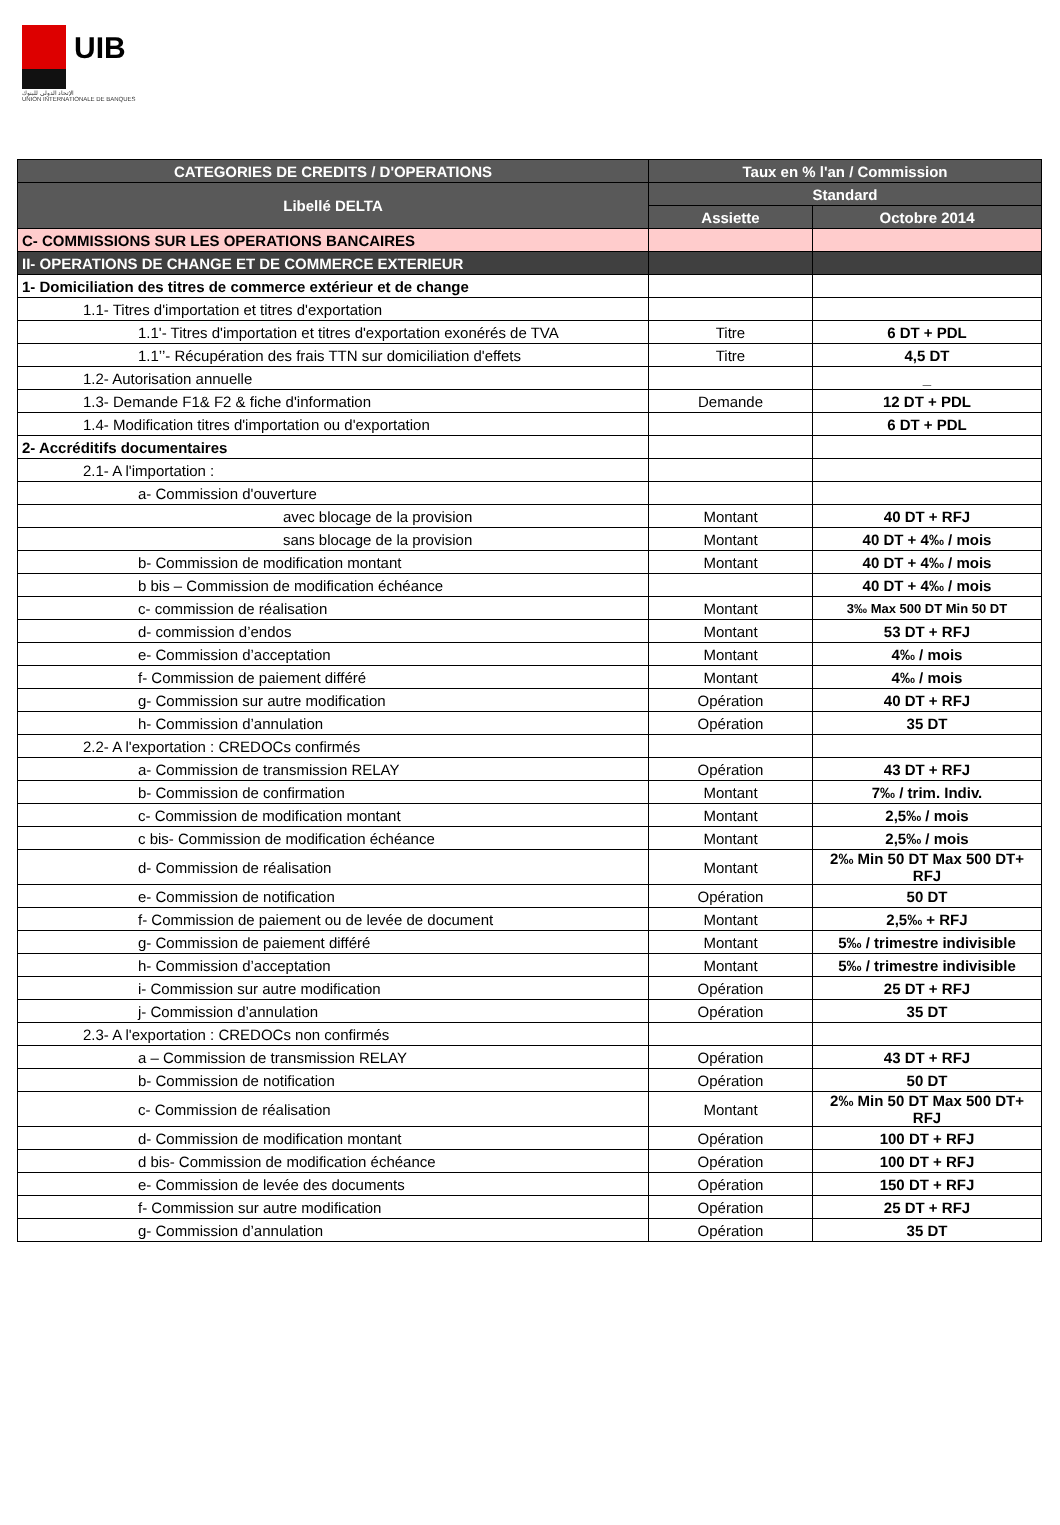UIB
الإتحاد الدولي للبنوك
UNION INTERNATIONALE DE BANQUES
| CATEGORIES DE CREDITS / D'OPERATIONS | Taux en % l'an / Commission | |
| --- | --- | --- |
| Libellé DELTA | Standard | |
| | Assiette | Octobre 2014 |
| C- COMMISSIONS SUR LES OPERATIONS BANCAIRES | | |
| II- OPERATIONS DE CHANGE ET DE COMMERCE EXTERIEUR | | |
| 1- Domiciliation des titres de commerce extérieur et de change | | |
| 1.1- Titres d'importation et titres d'exportation | | |
| 1.1'- Titres d'importation et titres d'exportation exonérés de TVA | Titre | 6 DT + PDL |
| 1.1’’- Récupération des frais TTN sur domiciliation d'effets | Titre | 4,5 DT |
| 1.2- Autorisation annuelle | | _ |
| 1.3- Demande F1& F2 & fiche d'information | Demande | 12 DT + PDL |
| 1.4- Modification titres d'importation ou d'exportation | | 6 DT + PDL |
| 2- Accréditifs documentaires | | |
| 2.1- A l'importation : | | |
| a- Commission d'ouverture | | |
| avec blocage de la provision | Montant | 40 DT + RFJ |
| sans blocage de la provision | Montant | 40 DT + 4‰ / mois |
| b- Commission de modification montant | Montant | 40 DT + 4‰ / mois |
| b bis – Commission de modification échéance | | 40 DT + 4‰ / mois |
| c- commission de réalisation | Montant | 3‰ Max 500 DT Min 50 DT |
| d- commission d’endos | Montant | 53 DT + RFJ |
| e- Commission d’acceptation | Montant | 4‰ / mois |
| f- Commission de paiement différé | Montant | 4‰ / mois |
| g- Commission sur autre modification | Opération | 40 DT + RFJ |
| h- Commission d’annulation | Opération | 35 DT |
| 2.2- A l'exportation : CREDOCs confirmés | | |
| a- Commission de transmission RELAY | Opération | 43 DT + RFJ |
| b- Commission de confirmation | Montant | 7‰ / trim. Indiv. |
| c- Commission de modification montant | Montant | 2,5‰ / mois |
| c bis- Commission de modification échéance | Montant | 2,5‰ / mois |
| d- Commission de réalisation | Montant | 2‰ Min 50 DT Max 500 DT+ RFJ |
| e- Commission de notification | Opération | 50 DT |
| f- Commission de paiement ou de levée de document | Montant | 2,5‰ + RFJ |
| g- Commission de paiement différé | Montant | 5‰ / trimestre indivisible |
| h- Commission d’acceptation | Montant | 5‰ / trimestre indivisible |
| i- Commission sur autre modification | Opération | 25 DT + RFJ |
| j- Commission d’annulation | Opération | 35 DT |
| 2.3- A l'exportation : CREDOCs non confirmés | | |
| a – Commission de transmission RELAY | Opération | 43 DT + RFJ |
| b- Commission de notification | Opération | 50 DT |
| c- Commission de réalisation | Montant | 2‰ Min 50 DT Max 500 DT+ RFJ |
| d- Commission de modification montant | Opération | 100 DT + RFJ |
| d bis- Commission de modification échéance | Opération | 100 DT + RFJ |
| e- Commission de levée des documents | Opération | 150 DT + RFJ |
| f- Commission sur autre modification | Opération | 25 DT + RFJ |
| g- Commission d’annulation | Opération | 35 DT |